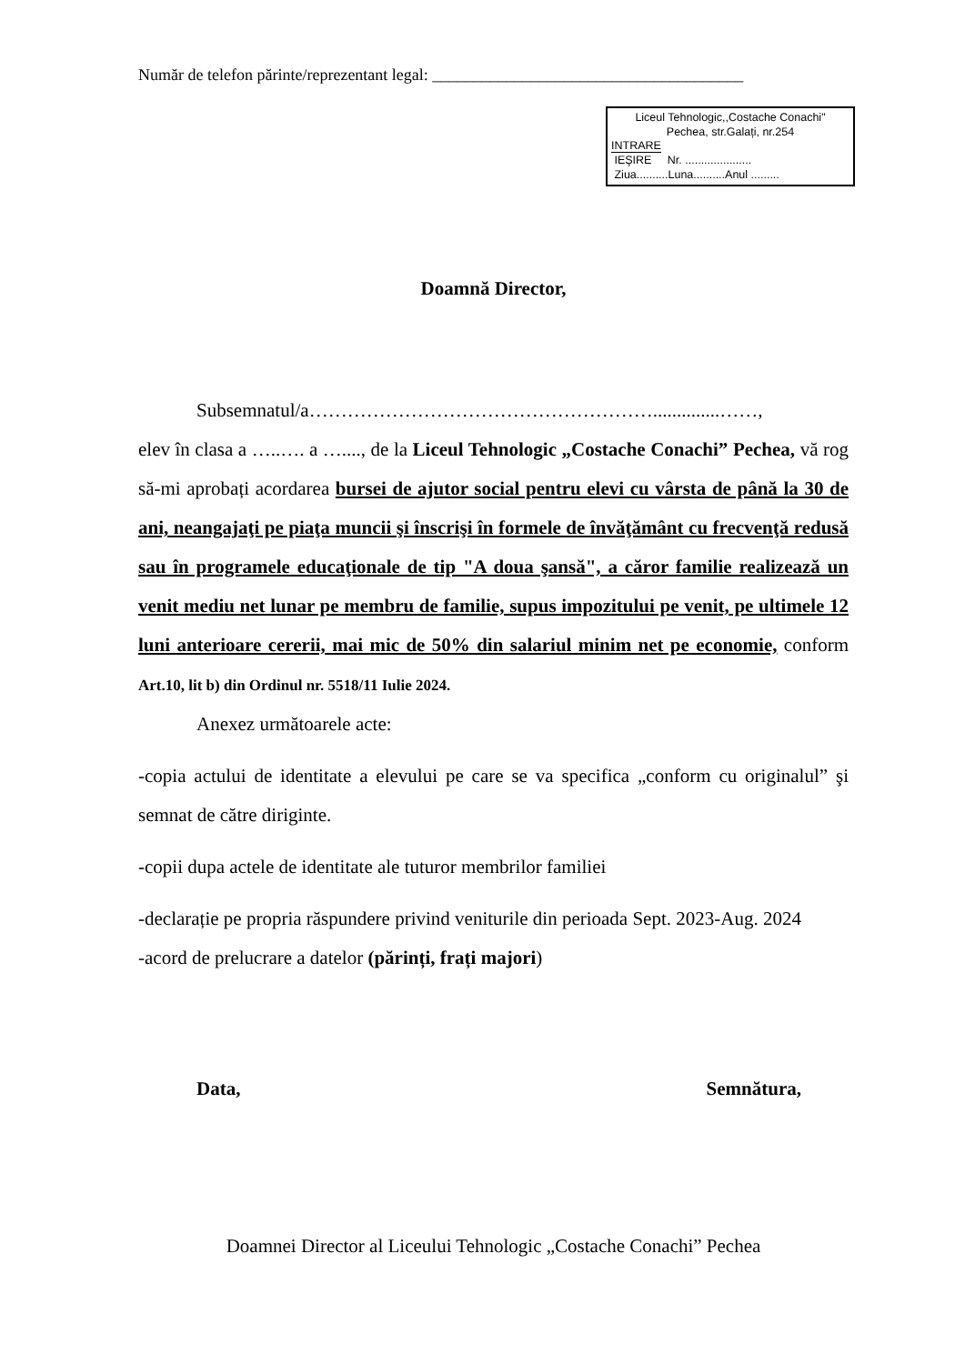Număr de telefon părinte/reprezentant legal: ______________________________________
Liceul Tehnologic,,Costache Conachi"
Pechea, str.Galați, nr.254
INTRARE
IEŞIRE Nr. .....................
Ziua..........Luna..........Anul .........
Doamnă Director,
Subsemnatul/a………………………………………………..............……,
elev în clasa a …..…. a …...., de la Liceul Tehnologic „Costache Conachi” Pechea, vă rog să-mi aprobați acordarea bursei de ajutor social pentru elevi cu vârsta de până la 30 de ani, neangajaţi pe piaţa muncii şi înscrişi în formele de învăţământ cu frecvenţă redusă sau în programele educaţionale de tip "A doua şansă", a căror familie realizează un venit mediu net lunar pe membru de familie, supus impozitului pe venit, pe ultimele 12 luni anterioare cererii, mai mic de 50% din salariul minim net pe economie, conform Art.10, lit b) din Ordinul nr. 5518/11 Iulie 2024.
Anexez următoarele acte:
-copia actului de identitate a elevului pe care se va specifica „conform cu originalul” şi semnat de către diriginte.
-copii dupa actele de identitate ale tuturor membrilor familiei
-declarație pe propria răspundere privind veniturile din perioada Sept. 2023-Aug. 2024
-acord de prelucrare a datelor (părinți, frați majori)
Data, Semnătura,
Doamnei Director al Liceului Tehnologic „Costache Conachi” Pechea